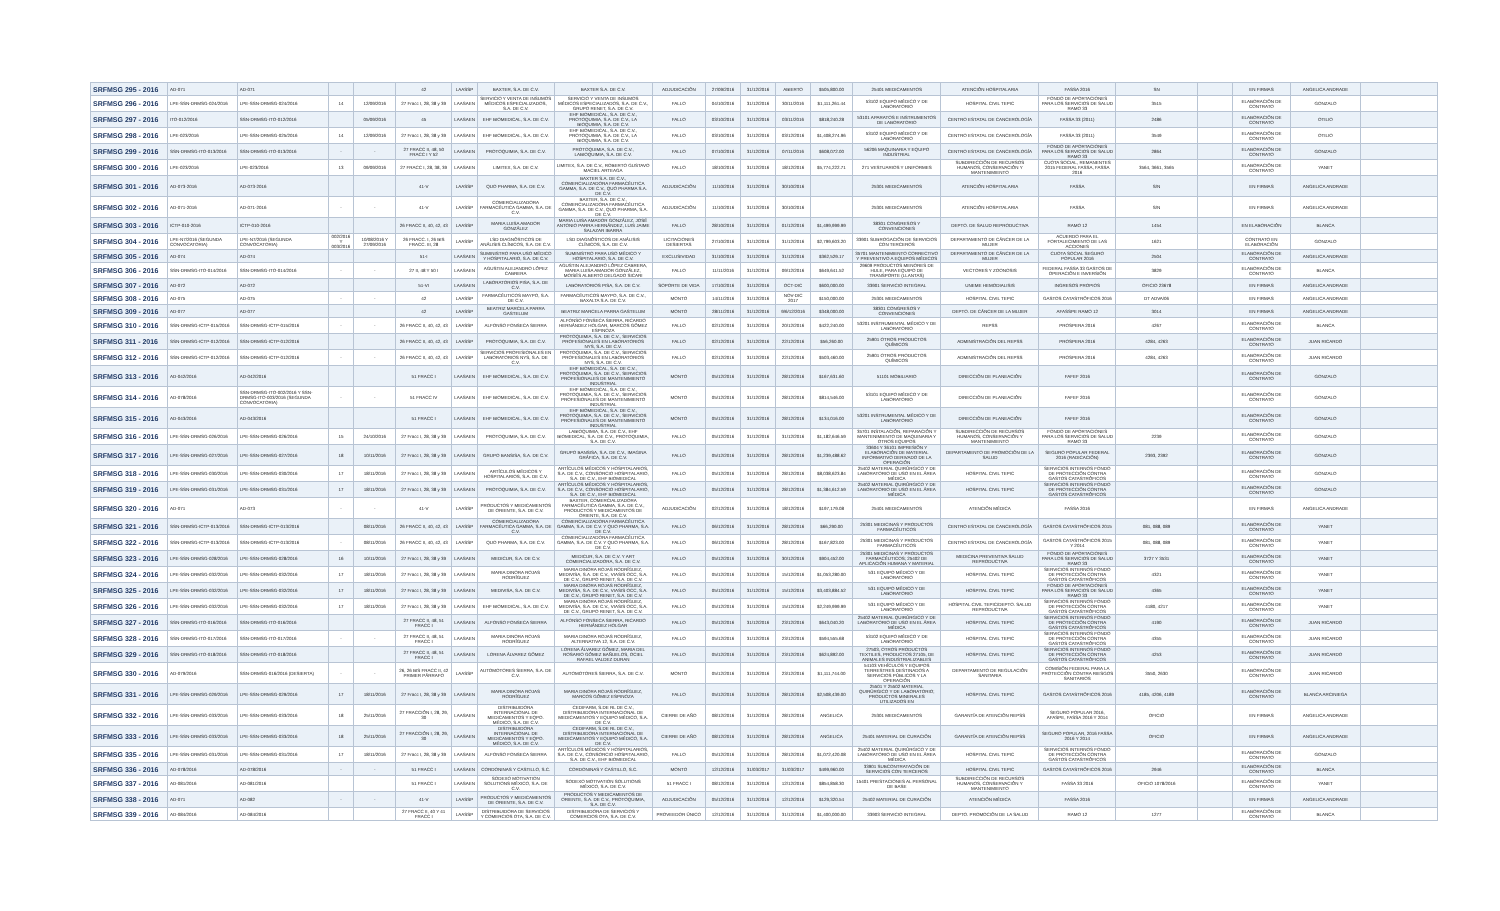| SRFMSG 295 - 2016 | AD-071 | AD-071 | | | 42 | LAASSP | BAXTER, S.A. DE C.V. | BAXTER S.A. DE C.V. | ADJUDICACIÓN | 27/09/2016 | 31/12/2016 | ABIERTO | $505,800.00 | 25401 MEDICAMENTOS | ATENCIÓN HOSPITALARIA | FASSA 2016 | SN | | EN FIRMAS | ANGELICA ANDRADE | |
| SRFMSG 296 - 2016 | LPE-SSN-DRMSG-024/2016 | LPE-SSN-DRMSG-024/2016 | 14 | 12/09/2016 | 27 Fracc I, 28, 38 y 39 | LAASAEN | SERVICIO Y VENTA DE INSUMOS MÉDICOS ESPECIALIZADOS, S.A. DE C.V. | SERVICIO Y VENTA DE INSUMOS MÉDICOS ESPECIALIZADOS, S.A. DE C.V., GRUPO RENET, S.A. DE C.V. | FALLO | 04/10/2016 | 31/12/2016 | 30/11/2016 | $1,111,261.44 | 53102 EQUIPO MÉDICO Y DE LABORATORIO | HOSPITAL CIVIL TEPIC | FONDO DE APORTACIONES PARA LOS SERVICIOS DE SALUD RAMO 33 | 3515 | | ELABORACIÓN DE CONTRATO | GONZALO | |
| SRFMSG 297 - 2016 | ITO-012/2016 | SSN-DRMSG-ITO-012/2016 | | 05/09/2016 | 45 | LAASAEN | EHF BIOMEDICAL, S.A. DE C.V. | EHF BIOMEDICAL, S.A. DE C.V., PROTOQUIMIA, S.A. DE C.V., LA BIOQUIMIA, S.A. DE C.V. | FALLO | 03/10/2016 | 31/12/2016 | 03/11/2016 | $818,240.28 | 53101 APARATOS E INSTRUMENTOS DE LABORATORIO | CENTRO ESTATAL DE CANCEROLOGÍA | FASSA 33 (2011) | 2486 | | ELABORACIÓN DE CONTRATO | OTILIO | |
| SRFMSG 298 - 2016 | LPE-023/2016 | LPE-SSN-DRMSG-025/2016 | 14 | 12/09/2016 | 27 Fracc I, 28, 38 y 39 | LAASAEN | EHF BIOMEDICAL, S.A. DE C.V. | EHF BIOMEDICAL, S.A. DE C.V., PROTOQUIMIA, S.A. DE C.V., LA BIOQUIMIA, S.A. DE C.V. | FALLO | 03/10/2016 | 31/12/2016 | 03/12/2016 | $1,408,274.96 | 53102 EQUIPO MÉDICO Y DE LABORATORIO | CENTRO ESTATAL DE CANCEROLOGÍA | FASSA 33 (2011) | 3549 | | ELABORACIÓN DE CONTRATO | OTILIO | |
| SRFMSG 299 - 2016 | SSN-DRMSG-ITO-013/2016 | SSN-DRMSG-ITO-013/2016 | - | - | 27 FRACC II, 48, 50 FRACC I Y 52 | LAASAEN | PROTOQUIMIA, S.A. DE C.V. | PROTOQUIMIA, S.A. DE C.V., LABIOQUIMIA, S.A. DE C.V. | FALLO | 07/10/2016 | 31/12/2016 | 07/11/2016 | $608,072.00 | 56206 MAQUINARIA Y EQUIPO INDUSTRIAL | CENTRO ESTATAL DE CANCEROLOGÍA | FONDO DE APORTACIONES PARA LOS SERVICIOS DE SALUD RAMO 33 | 2864 | | ELABORACIÓN DE CONTRATO | GONZALO | |
| SRFMSG 300 - 2016 | LPE-023/2016 | LPE-023/2016 | 13 | 09/09/2016 | 27 FRACC I, 28, 38, 39 | LAASAEN | LIMITEX, S.A. DE C.V. | LIMITEX, S.A. DE C.V., ROBERTO GUSTAVO MACIEL ARTEAGA | FALLO | 18/10/2016 | 31/12/2016 | 18/12/2016 | $5,774,222.71 | 271 VESTUARIOS Y UNIFORMES | SUBDIRECCIÓN DE RECURSOS HUMANOS, CONSERVACIÓN Y MANTENIMIENTO | CUOTA SOCIAL, REMANENTES 2015 FEDERAL FASSA, FASSA 2016 | 3564, 3661, 3565 | | ELABORACIÓN DE CONTRATO | YANET | |
| SRFMSG 301 - 2016 | AD-073-2016 | AD-073-2016 | | | 41-V | LAASSP | QUO PHARMA, S.A. DE C.V. | BAXTER S.A. DE C.V., COMERCIALIZADORA FARMACÉUTICA GAMMA, S.A. DE C.V., QUO PHARMA S.A. DE C.V. | ADJUDICACIÓN | 11/10/2016 | 31/12/2016 | 30/10/2016 | | 25301 MEDICAMENTOS | ATENCIÓN HOSPITALARIA | FASSA | S/N | | EN FIRMAS | ANGELICA ANDRADE | |
| SRFMSG 302 - 2016 | AD-071-2016 | AD-071-2016 | - | - | 41-V | LAASSP | COMERCIALIZADORA FARMACÉUTICA GAMMA, S.A. DE C.V. | BAXTER, S.A. DE C.V., COMERCIALIZADORA FARMACÉUTICA GAMMA, S.A. DE C.V., QUO PHARMA, S.A. DE C.V. | ADJUDICACIÓN | 11/10/2016 | 31/12/2016 | 30/10/2016 | | 25301 MEDICAMENTOS | ATENCIÓN HOSPITALARIA | FASSA | S/N | | EN FIRMAS | ANGELICA ANDRADE | |
| SRFMSG 303 - 2016 | ICTP-010-2016 | ICTP-010-2016 | | | 26 FRACC II, 40, 42, 43 | LAASSP | MARIA LUISA AMADOR GONZÁLEZ | MARIA LUISA AMADOR GONZÁLEZ, JOSÉ ANTONIO PARRA HERNÁNDEZ, LUIS JAIME SALAZAR IBARRA | FALLO | 28/10/2016 | 31/12/2016 | 01/12/2016 | $1,499,999.99 | 38301 CONGRESOS Y CONVENCIONES | DEPTO. DE SALUD REPRODUCTIVA | RAMO 12 | 1454 | | EN ELABORACIÓN | BLANCA | |
| SRFMSG 304 - 2016 | LPE-N7/2016 (SEGUNDA CONVOCATORIA) | LPE-N7/2016 (SEGUNDA CONVOCATORIA) | 002/2016 Y 003/2016 | 10/08/2016 Y 27/09/2016 | 26 FRACC. I, 26 BIS FRACC. III, 28 | LAASSP | LSD DIAGNÓSTICOS DE ANÁLISIS CLÍNICOS, S.A. DE C.V. | LSD DIAGNÓSTICOS DE ANÁLISIS CLÍNICOS, S.A. DE C.V. | LICITACIONES DESIERTAS | 27/10/2016 | 31/12/2016 | 31/12/2016 | $2,799,603.20 | 33901 SUBROGACIÓN DE SERVICIOS CON TERCEROS | DEPARTAMENTO DE CÁNCER DE LA MUJER | ACUERDO PARA EL FORTALECIMIENTO DE LAS ACCIONES | 1621 | | CONTRATO EN ELABORACIÓN | GONZALO | |
| SRFMSG 305 - 2016 | AD-074 | AD-074 | | | 51-I | LAASAEN | SUMINISTRO PARA USO MÉDICO Y HOSPITALARIO, S.A. DE C.V. | SUMINISTRO PARA USO MÉDICO Y HOSPITALARIO, S.A. DE C.V. | EXCLUSIVIDAD | 31/10/2016 | 31/12/2016 | 31/12/2016 | $362,529.17 | 35701 MANTENIMIENTO CORRECTIVO Y PREVENTIVO A EQUIPOS MÉDICOS | DEPARTAMENTO DE CÁNCER DE LA MUJER | CUOTA SOCIAL SEGURO POPULAR 2016 | 2504 | | ELABORACIÓN DE CONTRATO | ANGELICA ANDRADE | |
| SRFMSG 306 - 2016 | SSN-DRMSG-ITO-014/2016 | SSN-DRMSG-ITO-014/2016 | - | - | 27 II, 48 Y 50 I | LAASAEN | AGUSTIN ALEJANDRO LÓPEZ CABRERA | AGUSTIN ALEJANDRO LÓPEZ CABRERA, MARIA LUISA AMADOR GONZÁLEZ, MOISÉS ALBERTO DELGADO SICARI | FALLO | 11/11/2016 | 31/12/2016 | 09/12/2016 | $649,641.52 | 29609 PRODUCTOS MENORES DE HULE, PARA EQUIPO DE TRANSPORTE (LLANTAS) | VECTORES Y ZOONOSIS | FEDERAL FASSA 33 GASTOS DE OPERACIÓN E INVERSIÓN | 3829 | | ELABORACIÓN DE CONTRATO | BLANCA | |
| SRFMSG 307 - 2016 | AD-072 | AD-072 | | | 51-VI | LAASAEN | LABORATORIOS PISA, S.A. DE C.V. | LABORATORIOS PISA, S.A. DE C.V. | SOPORTE DE VIDA | 17/10/2016 | 31/12/2016 | OCT-DIC | $600,000.00 | 33901 SERVICIO INTEGRAL | UNEME HEMODIALISIS | INGRESOS PROPIOS | OFICIO 23678 | | EN FIRMAS | ANGELICA ANDRADE | |
| SRFMSG 308 - 2016 | AD-075 | AD-075 | - | - | 42 | LAASSP | FARMACÉUTICOS MAYPO, S.A. DE C.V. | FARMACÉUTICOS MAYPO, S.A. DE C.V., BAXALTA S.A. DE C.V. | MONTO | 14/11/2016 | 31/12/2016 | NOV-DIC 2017 | $150,000.00 | 25301 MEDICAMENTOS | HOSPITAL CIVIL TEPIC | GASTOS CATASTRÓFICOS 2016 | DT ADVA/06 | | EN FIRMAS | ANGELICA ANDRADE | |
| SRFMSG 309 - 2016 | AD-077 | AD-077 | | | 42 | LAASSP | BEATRIZ MARCELA PARRA GASTELUM | BEATRIZ MARCELA PARRA GASTELUM | MONTO | 28/11/2016 | 31/12/2016 | 9/6/12/2016 | $348,000.00 | 38301 CONGRESOS Y CONVENCIONES | DEPTO. DE CÁNCER DE LA MUJER | AFASSPE RAMO 12 | 3014 | | EN FIRMAS | ANGELICA ANDRADE | |
| SRFMSG 310 - 2016 | SSN-DRMSG-ICTP-015/2016 | SSN-DRMSG-ICTP-015/2016 | - | - | 26 FRACC II, 40, 42, 43 | LAASSP | ALFONSO FONSECA SIERRA | ALFONSO FONSECA SIERRA, RICARDO HERNÁNDEZ HOLGAR, MARCOS GÓMEZ ESPINOZA | FALLO | 02/12/2016 | 31/12/2016 | 20/12/2016 | $422,240.00 | 53201 INSTRUMENTAL MÉDICO Y DE LABORATORIO | REPSS | PROSPERA 2016 | 4267 | | ELABORACIÓN DE CONTRATO | BLANCA | |
| SRFMSG 311 - 2016 | SSN-DRMSG-ICTP-012/2016 | SSN-DRMSG-ICTP-012/2016 | | | 26 FRACC II, 40, 42, 43 | LAASSP | PROTOQUIMIA, S.A. DE C.V. | PROTOQUIMIA, S.A. DE C.V., SERVICIOS PROFESIONALES EN LABORATORIOS NYS, S.A. DE C.V. | FALLO | 02/12/2016 | 31/12/2016 | 22/12/2016 | $56,260.00 | 25901 OTROS PRODUCTOS QUÍMICOS | ADMINISTRACIÓN DEL REPSS | PROSPERA 2016 | 4284, 4263 | | ELABORACIÓN DE CONTRATO | JUAN RICARDO | |
| SRFMSG 312 - 2016 | SSN-DRMSG-ICTP-012/2016 | SSN-DRMSG-ICTP-012/2016 | - | - | 26 FRACC II, 40, 42, 43 | LAASSP | SERVICIOS PROFESIONALES EN LABORATORIOS NYS, S.A. DE C.V. | PROTOQUIMIA, S.A. DE C.V., SERVICIOS PROFESIONALES EN LABORATORIOS NYS, S.A. DE C.V. | FALLO | 02/12/2016 | 31/12/2016 | 22/12/2016 | $503,460.00 | 25901 OTROS PRODUCTOS QUÍMICOS | ADMINISTRACIÓN DEL REPSS | PROSPERA 2016 | 4284, 4263 | | ELABORACIÓN DE CONTRATO | JUAN RICARDO | |
| SRFMSG 313 - 2016 | AD-042/2016 | AD-042/2016 | | | 51 FRACC I | LAASAEN | EHF BIOMEDICAL, S.A. DE C.V. | EHF BIOMEDICAL, S.A. DE C.V., PROTOQUIMIA, S.A. DE C.V., SERVICIOS PROFESIONALES DE MANTENIMIENTO INDUSTRIAL | MONTO | 05/12/2016 | 31/12/2016 | 28/12/2016 | $167,631.60 | 51101 MOBILIARIO | DIRECCIÓN DE PLANEACIÓN | FAFEF 2016 | | | ELABORACIÓN DE CONTRATO | GONZALO | |
| SRFMSG 314 - 2016 | AD-078/2016 | SSN-DRMSG-ITO-002/2016 Y SSN-DRMSG-ITO-003/2016 (SEGUNDA CONVOCATORIA) | - | - | 51 FRACC IV | LAASAEN | EHF BIOMEDICAL, S.A. DE C.V. | EHF BIOMEDICAL, S.A. DE C.V., PROTOQUIMIA, S.A. DE C.V., SERVICIOS PROFESIONALES DE MANTENIMIENTO INDUSTRIAL | MONTO | 05/12/2016 | 31/12/2016 | 28/12/2016 | $814,546.00 | 53101 EQUIPO MÉDICO Y DE LABORATORIO | DIRECCIÓN DE PLANEACIÓN | FAFEF 2016 | | | ELABORACIÓN DE CONTRATO | GONZALO | |
| SRFMSG 315 - 2016 | AD-043/2016 | AD-043/2016 | | | 51 FRACC I | LAASAEN | EHF BIOMEDICAL, S.A. DE C.V. | EHF BIOMEDICAL, S.A. DE C.V., PROTOQUIMIA, S.A. DE C.V., SERVICIOS PROFESIONALES DE MANTENIMIENTO INDUSTRIAL | MONTO | 05/12/2016 | 31/12/2016 | 28/12/2016 | $134,016.00 | 53201 INSTRUMENTAL MÉDICO Y DE LABORATORIO | DIRECCIÓN DE PLANEACIÓN | FAFEF 2016 | | | ELABORACIÓN DE CONTRATO | GONZALO | |
| SRFMSG 316 - 2016 | LPE-SSN-DRMSG-026/2016 | LPE-SSN-DRMSG-026/2016 | 15 | 24/10/2016 | 27 Fracc I, 28, 38 y 39 | LAASAEN | PROTOQUIMIA, S.A. DE C.V. | LABIOQUIMIA, S.A. DE C.V., EHF BIOMEDICAL, S.A. DE C.V., PROTOQUIMIA, S.A. DE C.V. | FALLO | 05/12/2016 | 31/12/2016 | 31/12/2016 | $1,182,646.59 | 35701 INSTALACIÓN, REPARACIÓN Y MANTENIMIENTO DE MAQUINARIA Y OTROS EQUIPOS | SUBDIRECCIÓN DE RECURSOS HUMANOS, CONSERVACIÓN Y MANTENIMIENTO | FONDO DE APORTACIONES PARA LOS SERVICIOS DE SALUD RAMO 33 | 2239 | | ELABORACIÓN DE CONTRATO | GONZALO | |
| SRFMSG 317 - 2016 | LPE-SSN-DRMSG-027/2016 | LPE-SSN-DRMSG-027/2016 | 18 | 10/11/2016 | 27 Fracc I, 28, 38 y 39 | LAASAEN | GRUPO BANSISA, S.A. DE C.V. | GRUPO BANSISA, S.A. DE C.V., IMAGINA GRÁFICA, S.A. DE C.V. | FALLO | 05/12/2016 | 31/12/2016 | 28/12/2016 | $1,239,488.62 | 33604 Y 36101 IMPRESIÓN Y ELABORACIÓN DE MATERIAL INFORMATIVO DERIVADO DE LA OPERACIÓN | DEPARTAMENTO DE PROMOCIÓN DE LA SALUD | SEGURO POPULAR FEDERAL 2016 (RADICACIÓN) | 2393, 2392 | | ELABORACIÓN DE CONTRATO | GONZALO | |
| SRFMSG 318 - 2016 | LPE-SSN-DRMSG-030/2016 | LPE-SSN-DRMSG-030/2016 | 17 | 18/11/2016 | 27 Fracc I, 28, 38 y 39 | LAASAEN | ARTÍCULOS MÉDICOS Y HOSPITALARIOS, S.A. DE C.V. | ARTÍCULOS MÉDICOS Y HOSPITALARIOS, S.A. DE C.V., CONSORCIO HOSPITALARIO, S.A. DE C.V., EHF BIOMEDICAL | FALLO | 05/12/2016 | 31/12/2016 | 28/12/2016 | $8,038,623.84 | 25402 MATERIAL QUIRÚRGICO Y DE LABORATORIO DE USO EN EL ÁREA MÉDICA | HOSPITAL CIVIL TEPIC | SERVICIOS INTERNOS FONDO DE PROTECCIÓN CONTRA GASTOS CATASTRÓFICOS | | | ELABORACIÓN DE CONTRATO | GONZALO | |
| SRFMSG 319 - 2016 | LPE-SSN-DRMSG-031/2016 | LPE-SSN-DRMSG-031/2016 | 17 | 18/11/2016 | 27 Fracc I, 28, 38 y 39 | LAASAEN | PROTOQUIMIA, S.A. DE C.V. | ARTÍCULOS MÉDICOS Y HOSPITALARIOS, S.A. DE C.V., CONSORCIO HOSPITALARIO, S.A. DE C.V., EHF BIOMEDICAL | FALLO | 05/12/2016 | 31/12/2016 | 28/12/2016 | $1,384,612.59 | 25402 MATERIAL QUIRÚRGICO Y DE LABORATORIO DE USO EN EL ÁREA MÉDICA | HOSPITAL CIVIL TEPIC | SERVICIOS INTERNOS FONDO DE PROTECCIÓN CONTRA GASTOS CATASTRÓFICOS | | | ELABORACIÓN DE CONTRATO | GONZALO | |
| SRFMSG 320 - 2016 | AD-071 | AD-073 | - | - | 41-V | LAASSP | PRODUCTOS Y MEDICAMENTOS DE ORIENTE, S.A. DE C.V. | BAXTER, COMERCIALIZADORA FARMACÉUTICA GAMMA, S.A. DE C.V., PRODUCTOS Y MEDICAMENTOS DE ORIENTE, S.A. DE C.V. | ADJUDICACIÓN | 02/12/2016 | 31/12/2016 | 18/12/2016 | $197,179.08 | 25401 MEDICAMENTOS | ATENCIÓN MÉDICA | FASSA 2016 | | | EN FIRMAS | ANGELICA ANDRADE | |
| SRFMSG 321 - 2016 | SSN-DRMSG-ICTP-013/2016 | SSN-DRMSG-ICTP-013/2016 | | 08/11/2016 | 26 FRACC II, 40, 42, 43 | LAASSP | COMERCIALIZADORA FARMACÉUTICA GAMMA, S.A. DE C.V. | COMERCIALIZADORA FARMACÉUTICA GAMMA, S.A. DE C.V. Y QUO PHARMA, S.A. DE C.V. | FALLO | 06/12/2016 | 31/12/2016 | 28/12/2016 | $66,290.00 | 25301 MEDICINAS Y PRODUCTOS FARMACÉUTICOS | CENTRO ESTATAL DE CANCEROLOGÍA | GASTOS CATASTRÓFICOS 2015 | 081, 088, 089 | | ELABORACIÓN DE CONTRATO | YANET | |
| SRFMSG 322 - 2016 | SSN-DRMSG-ICTP-013/2016 | SSN-DRMSG-ICTP-013/2016 | - | 08/11/2016 | 26 FRACC II, 40, 42, 43 | LAASSP | QUO PHARMA, S.A. DE C.V. | COMERCIALIZADORA FARMACÉUTICA GAMMA, S.A. DE C.V. Y QUO PHARMA, S.A. DE C.V. | FALLO | 06/12/2016 | 31/12/2016 | 28/12/2016 | $167,823.00 | 25301 MEDICINAS Y PRODUCTOS FARMACÉUTICOS | CENTRO ESTATAL DE CANCEROLOGÍA | GASTOS CATASTRÓFICOS 2015 Y 2014 | 081, 088, 089 | | ELABORACIÓN DE CONTRATO | YANET | |
| SRFMSG 323 - 2016 | LPE-SSN-DRMSG-028/2016 | LPE-SSN-DRMSG-028/2016 | 16 | 10/11/2016 | 27 Fracc I, 28, 38 y 39 | LAASAEN | MEDICUR, S.A. DE C.V. | MEDICUR, S.A. DE C.V. Y ART COMERCIALIZADORA, S.A. DE C.V. | FALLO | 05/12/2016 | 31/12/2016 | 30/12/2016 | $904,452.00 | 25301 MEDICINAS Y PRODUCTOS FARMACÉUTICOS; 25402 DE APLICACIÓN HUMANA Y MATERIAL | MEDICINA PREVENTIVA SALUD REPRODUCTIVA | FONDO DE APORTACIONES PARA LOS SERVICIOS DE SALUD RAMO 33 | 3727 Y 3531 | | ELABORACIÓN DE CONTRATO | YANET | |
| SRFMSG 324 - 2016 | LPE-SSN-DRMSG-032/2016 | LPE-SSN-DRMSG-032/2016 | 17 | 18/11/2016 | 27 Fracc I, 28, 38 y 39 | LAASAEN | MARIA DINORA ROJAS RODRÍGUEZ | MARIA DINORA ROJAS RODRÍGUEZ, MEDIVISA, S.A. DE C.V., VIASIS OCC, S.A. DE C.V., GRUPO RENET, S.A. DE C.V. | FALLO | 05/12/2016 | 31/12/2016 | 15/12/2016 | $1,053,280.00 | 531 EQUIPO MÉDICO Y DE LABORATORIO | HOSPITAL CIVIL TEPIC | SERVICIOS INTERNOS FONDO DE PROTECCIÓN CONTRA GASTOS CATASTRÓFICOS | 4321 | | ELABORACIÓN DE CONTRATO | YANET | |
| SRFMSG 325 - 2016 | LPE-SSN-DRMSG-032/2016 | LPE-SSN-DRMSG-032/2016 | 17 | 18/11/2016 | 27 Fracc I, 28, 38 y 39 | LAASAEN | MEDIVISA, S.A. DE C.V. | MARIA DINORA ROJAS RODRÍGUEZ, MEDIVISA, S.A. DE C.V., VIASIS OCC, S.A. DE C.V., GRUPO RENET, S.A. DE C.V. | FALLO | 05/12/2016 | 31/12/2016 | 15/12/2016 | $3,403,884.52 | 531 EQUIPO MÉDICO Y DE LABORATORIO | HOSPITAL CIVIL TEPIC | FONDO DE APORTACIONES PARA LOS SERVICIOS DE SALUD RAMO 33 | 4365 | | ELABORACIÓN DE CONTRATO | YANET | |
| SRFMSG 326 - 2016 | LPE-SSN-DRMSG-032/2016 | LPE-SSN-DRMSG-032/2016 | 17 | 18/11/2016 | 27 Fracc I, 28, 38 y 39 | LAASAEN | EHF BIOMEDICAL, S.A. DE C.V. | MARIA DINORA ROJAS RODRÍGUEZ, MEDIVISA, S.A. DE C.V., VIASIS OCC, S.A. DE C.V., GRUPO RENET, S.A. DE C.V. | FALLO | 05/12/2016 | 31/12/2016 | 15/12/2016 | $2,249,999.99 | 531 EQUIPO MÉDICO Y DE LABORATORIO | HOSPITAL CIVIL TEPIC/DEPTO. SALUD REPRODUCTIVA | SERVICIOS INTERNOS FONDO DE PROTECCIÓN CONTRA GASTOS CATASTRÓFICOS | 4180, 4217 | | ELABORACIÓN DE CONTRATO | YANET | |
| SRFMSG 327 - 2016 | SSN-DRMSG-ITO-016/2016 | SSN-DRMSG-ITO-016/2016 | | | 27 FRACC II, 48, 51 FRACC I | LAASAEN | ALFONSO FONSECA SIERRA | ALFONSO FONSECA SIERRA, RICARDO HERNÁNDEZ HOLGAR | FALLO | 05/12/2016 | 31/12/2016 | 23/12/2016 | $643,040.20 | 25402 MATERIAL QUIRÚRGICO Y DE LABORATORIO DE USO EN EL ÁREA MÉDICA | HOSPITAL CIVIL TEPIC | SERVICIOS INTERNOS FONDO DE PROTECCIÓN CONTRA GASTOS CATASTRÓFICOS | 4190 | | ELABORACIÓN DE CONTRATO | JUAN RICARDO | |
| SRFMSG 328 - 2016 | SSN-DRMSG-ITO-017/2016 | SSN-DRMSG-ITO-017/2016 | - | - | 27 FRACC II, 48, 51 FRACC I | LAASAEN | MARIA DINORA ROJAS RODRÍGUEZ | MARIA DINORA ROJAS RODRÍGUEZ, ALTERNATIVA 12, S.A. DE C.V. | FALLO | 05/12/2016 | 31/12/2016 | 23/12/2016 | $594,555.68 | 53102 EQUIPO MÉDICO Y DE LABORATORIO | HOSPITAL CIVIL TEPIC | SERVICIOS INTERNOS FONDO DE PROTECCIÓN CONTRA GASTOS CATASTRÓFICOS | 4355 | | ELABORACIÓN DE CONTRATO | JUAN RICARDO | |
| SRFMSG 329 - 2016 | SSN-DRMSG-ITO-018/2016 | SSN-DRMSG-ITO-018/2016 | | | 27 FRACC II, 48, 51 FRACC I | LAASAEN | LORENA ÁLVAREZ GÓMEZ | LORENA ÁLVAREZ GÓMEZ, MARIA DEL ROSARIO GÓMEZ BAÑUELOS, OCIEL RAFAEL VALDEZ DURAN | FALLO | 05/12/2016 | 31/12/2016 | 23/12/2016 | $624,892.00 | 27503, OTROS PRODUCTOS TEXTILES, PRODUCTOS 27105, DE ANIMALES INDUSTRIALIZABLES | HOSPITAL CIVIL TEPIC | SERVICIOS INTERNOS FONDO DE PROTECCIÓN CONTRA GASTOS CATASTRÓFICOS | 4253 | | ELABORACIÓN DE CONTRATO | JUAN RICARDO | |
| SRFMSG 330 - 2016 | AD-079/2016 | SSN-DRMSG-016/2016 (DESIERTA) | - | - | 26, 26 BIS FRACC II, 42 PRIMER PÁRRAFO | LAASSP | AUTOMOTORES SIERRA, S.A. DE C.V. | AUTOMOTORES SIERRA, S.A. DE C.V. | MONTO | 05/12/2016 | 31/12/2016 | 23/12/2016 | $1,111,744.00 | 54103 VEHÍCULOS Y EQUIPOS TERRESTRES DESTINADOS A SERVICIOS PÚBLICOS Y LA OPERACIÓN | DEPARTAMENTO DE REGULACIÓN SANITARIA | COMISIÓN FEDERAL PARA LA PROTECCIÓN CONTRA RIESGOS SANITARIOS | 3550, 2630 | | ELABORACIÓN DE CONTRATO | JUAN RICARDO | |
| SRFMSG 331 - 2016 | LPE-SSN-DRMSG-029/2016 | LPE-SSN-DRMSG-029/2016 | 17 | 18/11/2016 | 27 Fracc I, 28, 38 y 39 | LAASAEN | MARIA DINORA ROJAS RODRÍGUEZ | MARIA DINORA ROJAS RODRÍGUEZ, MARCOS GÓMEZ ESPINOZA | FALLO | 05/12/2016 | 31/12/2016 | 28/12/2016 | $2,508,439.00 | 25501 Y 25502 MATERIAL QUIRÚRGICO Y DE LABORATORIO; PRODUCTOS MINERALES UTILIZADOS EN | HOSPITAL CIVIL TEPIC | GASTOS CATASTRÓFICOS 2016 | 4185, 4206, 4189 | | ELABORACIÓN DE CONTRATO | BLANCA ARCINIEGA | |
| SRFMSG 332 - 2016 | LPE-SSN-DRMSG-033/2016 | LPE-SSN-DRMSG-033/2016 | 18 | 25/11/2016 | 27 FRACCIÓN I, 28, 29, 30 | LAASAEN | DISTRIBUIDORA INTERNACIONAL DE MEDICAMENTOS Y EQPO. MÉDICO, S.A. DE C.V. | CEDIFARM, S.DE RL DE C.V., DISTRIBUIDORA INTERNACIONAL DE MEDICAMENTOS Y EQUIPO MÉDICO, S.A. DE C.V. | CIERRE DE AÑO | 08/12/2016 | 31/12/2016 | 28/12/2016 | ANGELICA | 25301 MEDICAMENTOS | GARANTÍA DE ATENCIÓN REPSS | SEGURO POPULAR 2016, AFASPE, FASSA 2016 Y 2014 | OFICIO | | EN FIRMAS | ANGELICA ANDRADE | |
| SRFMSG 333 - 2016 | LPE-SSN-DRMSG-033/2016 | LPE-SSN-DRMSG-033/2016 | 18 | 25/11/2016 | 27 FRACCIÓN I, 28, 29, 30 | LAASAEN | DISTRIBUIDORA INTERNACIONAL DE MEDICAMENTOS Y EQPO. MÉDICO, S.A. DE C.V. | CEDIFARM, S.DE RL DE C.V., DISTRIBUIDORA INTERNACIONAL DE MEDICAMENTOS Y EQUIPO MÉDICO, S.A. DE C.V. | CIERRE DE AÑO | 08/12/2016 | 31/12/2016 | 28/12/2016 | ANGELICA | 25401 MATERIAL DE CURACIÓN | GARANTÍA DE ATENCIÓN REPSS | SEGURO POPULAR, 2016 FASSA 2016 Y 2014 | OFICIO | | EN FIRMAS | ANGELICA ANDRADE | |
| SRFMSG 335 - 2016 | LPE-SSN-DRMSG-031/2016 | LPE-SSN-DRMSG-031/2016 | 17 | 18/11/2016 | 27 Fracc I, 28, 38 y 39 | LAASAEN | ALFONSO FONSECA SIERRA | ARTÍCULOS MÉDICOS Y HOSPITALARIOS, S.A. DE C.V., CONSORCIO HOSPITALARIO, S.A. DE C.V., EHF BIOMEDICAL | FALLO | 05/12/2016 | 31/12/2016 | 28/12/2016 | $1,072,420.08 | 25402 MATERIAL QUIRÚRGICO Y DE LABORATORIO DE USO EN EL ÁREA MÉDICA | HOSPITAL CIVIL TEPIC | SERVICIOS INTERNOS FONDO DE PROTECCIÓN CONTRA GASTOS CATASTRÓFICOS | | | ELABORACIÓN DE CONTRATO | GONZALO | |
| SRFMSG 336 - 2016 | AD-078/2016 | AD-078/2016 | - | - | 51 FRACC I | LAASAEN | CORDONINAS Y CASTILLO, S.C. | CORDONINAS Y CASTILLO, S.C. | MONTO | 12/12/2016 | 31/03/2017 | 31/03/2017 | $499,960.00 | 33901 SUBCONTRATACIÓN DE SERVICIOS CON TERCEROS | HOSPITAL CIVIL TEPIC | GASTOS CATASTRÓFICOS 2016 | 2946 | | ELABORACIÓN DE CONTRATO | BLANCA | |
| SRFMSG 337 - 2016 | AD-081/2016 | AD-081/2016 | | | 51 FRACC I | LAASAEN | SODEXO MOTIVATION SOLUTIONS MÉXICO, S.A. DE C.V. | SODEXO MOTIVATION SOLUTIONS MÉXICO, S.A. DE C.V. | 51 FRACC I | 08/12/2016 | 31/12/2016 | 12/12/2016 | $854,858.30 | 15401 PRESTACIONES AL PERSONAL DE BASE | SUBDIRECCIÓN DE RECURSOS HUMANOS, CONSERVACIÓN Y MANTENIMIENTO | FASSA 33 2016 | OFICIO 1078/2016 | | ELABORACIÓN DE CONTRATO | YANET | |
| SRFMSG 338 - 2016 | AD-071 | AD-082 | - | - | 41-V | LAASSP | PRODUCTOS Y MEDICAMENTOS DE ORIENTE, S.A. DE C.V. | PRODUCTOS Y MEDICAMENTOS DE ORIENTE, S.A. DE C.V., PROTOQUIMIA, S.A. DE C.V. | ADJUDICACIÓN | 05/12/2016 | 31/12/2016 | 12/12/2016 | $129,320.54 | 25402 MATERIAL DE CURACIÓN | ATENCIÓN MÉDICA | FASSA 2016 | | | EN FIRMAS | ANGELICA ANDRADE | |
| SRFMSG 339 - 2016 | AD-084/2016 | AD-084/2016 | | | 27 FRACC II, 40 Y 41 FRACC I | LAASSP | DISTRIBUIDORA DE SERVICIOS Y COMERCIOS OTA, S.A. DE C.V. | DISTRIBUIDORA DE SERVICIOS Y COMERCIOS OTA, S.A. DE C.V. | PROVEEDOR ÚNICO | 12/12/2016 | 31/12/2016 | 31/12/2016 | $1,400,000.00 | 33903 SERVICIO INTEGRAL | DEPTO. PROMOCIÓN DE LA SALUD | RAMO 12 | 1277 | | ELABORACIÓN DE CONTRATO | BLANCA | |